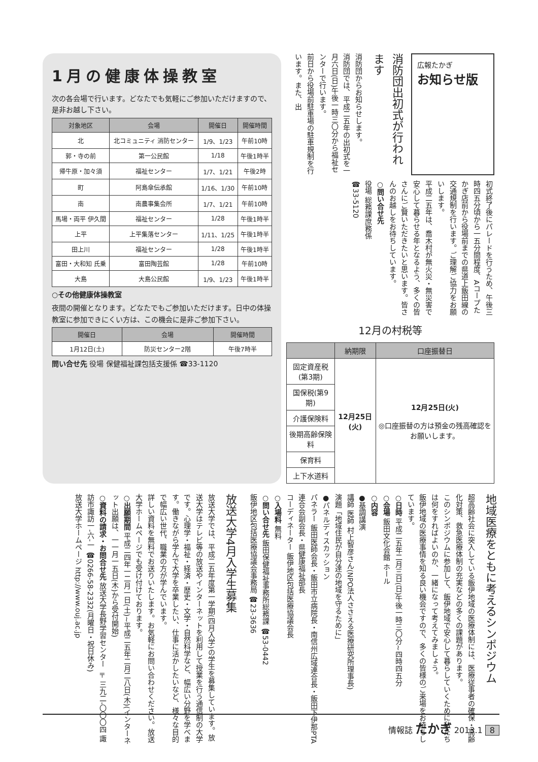1月の健康体操教室
次の各会場で行います。どなたでも気軽にご参加いただけますので、是非お越し下さい。
| 対象地区 | 会場 | 開催日 | 開催時間 |
| --- | --- | --- | --- |
| 北 | 北コミュニティ 消防センター | 1/9、1/23 | 午前10時 |
| 郭・寺の前 | 第一公民館 | 1/18 | 午後1時半 |
| 帰牛原・加々須 | 福祉センター | 1/7、1/21 | 午後2時 |
| 町 | 阿島傘伝承館 | 1/16、1/30 | 午前10時 |
| 南 | 南農事集会所 | 1/7、1/21 | 午前10時 |
| 馬場・両平 伊久間 | 福祉センター | 1/28 | 午後1時半 |
| 上平 | 上平集落センター | 1/11、1/25 | 午後1時半 |
| 田上川 | 福祉センター | 1/28 | 午後1時半 |
| 富田・大和知 氏乗 | 富田陶芸館 | 1/28 | 午前10時 |
| 大島 | 大島公民館 | 1/9、1/23 | 午後1時半 |
○その他健康体操教室
夜間の開催となります。どなたでもご参加いただけます。日中の体操教室に参加できにくい方は、この機会に是非ご参加下さい。
| 開催日 | 会場 | 開催時間 |
| --- | --- | --- |
| 1月12日(土) | 防災センター2階 | 午後7時半 |
問い合せ先 役場 保健福祉課包括支援係 ☎33-1120
広報たかぎ
お知らせ版
消防団出初式が行われます
消防団からお知らせします。
消防団では、平成二五年の出初式を一月六日(日)午後一時三〇分から福祉センターで行います。
前日から役場前駐車場の駐車規制を行います。また、出
初式終了後にパレードを行うため、午後三時四五分頃から一五分間程度、Aコープたかぎ店前から役場前までの県道上飯田線の交通規制を行います。ご理解ご協力をお願いします。
平成二五年は、喬木村が無火災・無災害で安心して暮らせる年となるよう、多くの皆さんにご賢いただきたいと思います。皆さんのお越しをお待ちしています。
○問い合せ先
役場 総務課庶務係
☎33-5120
12月の村税等
| | 納期限 | 口座振替日 |
| --- | --- | --- |
| 固定資産税(第3期) | 12月25日(火) | 12月25日(火) ◎口座振替の方は預金の残高確認をお願いします。 |
| 国保税(第9期) | | |
| 介護保険料 | | |
| 後期高齢保険料 | | |
| 保育料 | | |
| 上下水道料 | | |
地域医療をともに考えるシンポジウム
超高齢社会に突入している飯伊地域の医療体制には、医療従事者の確保・高齢化対策、救急医療体制の充実などの多くの課題があります。
このシンポジウムに参加して、飯伊地域で安心して暮らしていくために私たちは何をすればよいのか、一緒になって考えてみましょう。
飯伊地域の医療事情を知る良い機会ですので、多くの皆様のご来場をお待ちしています。
○日時 平成二五年二月三日(日)午後一時三〇分~四時四五分
○会場 飯田文化会館 ホール
○内容
●基調講演
講師 医師 村上智彦さん(NPO法人ささえる医療研究所理事長)
演題「地域住民が自分達の地域を守るために」
●パネルディスカッション
パネラー 飯田医師会長・飯田市立病院長・南信州広域連合長・飯田下伊那PTA連合会副会長・県健康福祉部長
コーディネーター 飯伊地区包括医療協議会長
○入場料 無料
○問い合せ先 飯田保健福祉事務所総務課 ☎53-0442
飯伊地区包括医療協議会事務局 ☎23-3636
放送大学4月入学生募集
放送大学では、平成二五年度第一学期(四月入学)の学生を募集しています。放送大学はテレビ等の放送やインターネットを利用して授業を行う通信制の大学です。心理学・福祉・経済・歴史・文学・自然科学など、幅広い分野を学べます。働きながら学んで大学を卒業したい、仕事に活かしたいなど、様々な目的で幅広い世代、職業の方が学んでいます。
詳しい資料を無料でお送りいたします。お気軽にお問い合わせください。放送大学ホームページでも受け付けております。
○出願期間 平成二四年一二月一日(土)~平成二五年二月二八日(木)(インターネット出願は、一一月一五日(木)から受付開始)
○資料の請求・お問合せ先 放送大学長野学習センター 〒三九二-〇〇〇四 諏訪市諏訪一-六-一 ☎0266-58-2332(月曜日・祝日休み)
放送大学ホームページ http://www.ouj.ac.jp
情報誌 たかぎ 2013.1 8